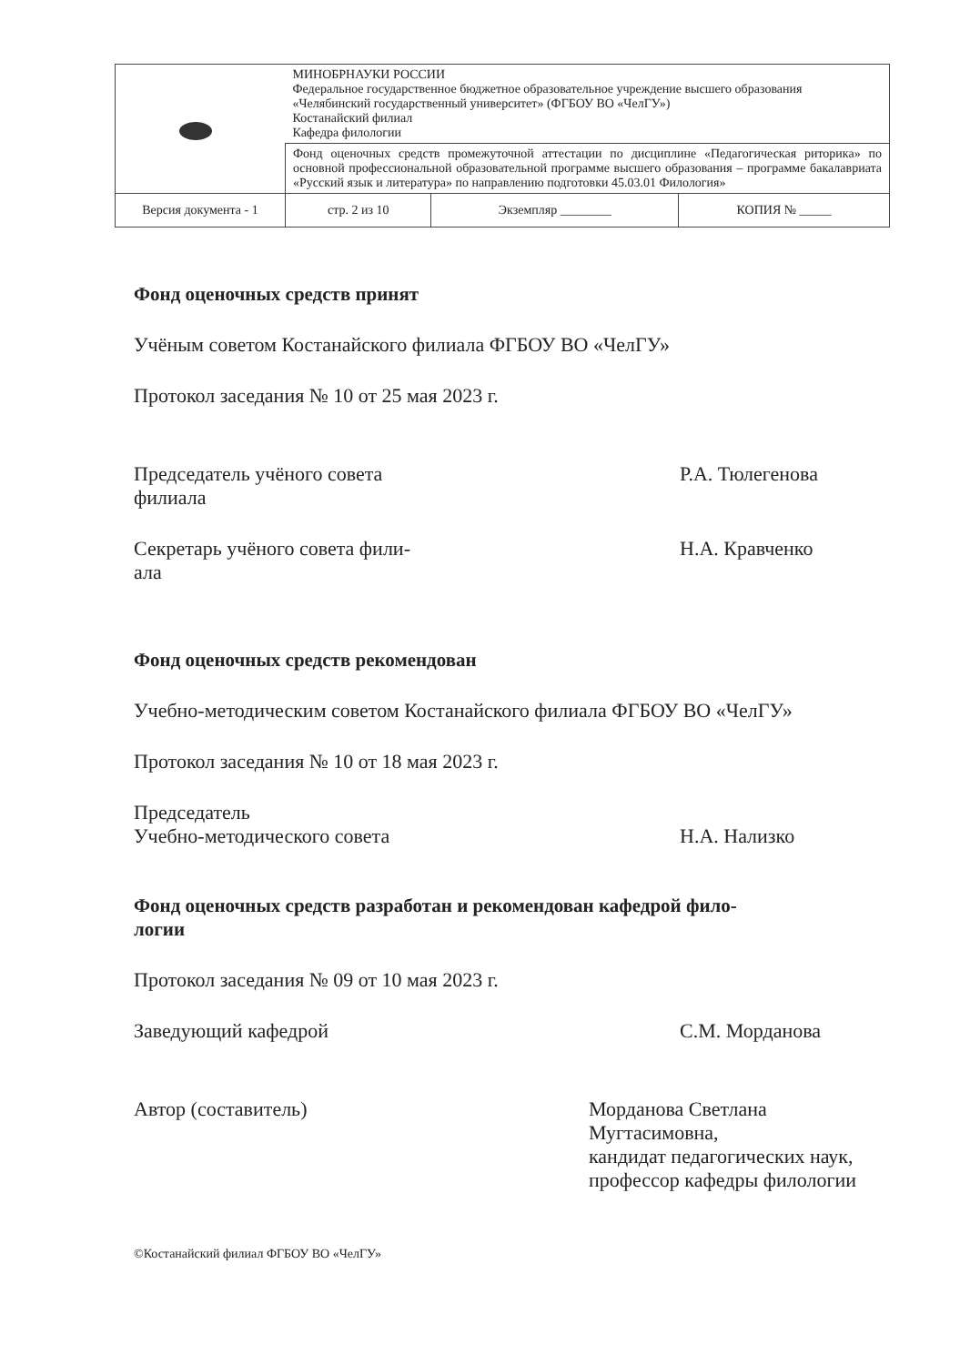| | МИНОБРНАУКИ РОССИИ Федеральное государственное бюджетное образовательное учреждение высшего образования «Челябинский государственный университет» (ФГБОУ ВО «ЧелГУ») Костанайский филиал Кафедра филологии | | |
| | Фонд оценочных средств промежуточной аттестации по дисциплине «Педагогическая риторика» по основной профессиональной образовательной программе высшего образования – программе бакалавриата «Русский язык и литература» по направлению подготовки 45.03.01 Филология» | | |
| Версия документа - 1 | стр. 2 из 10 | Экземпляр ________ | КОПИЯ № _____ |
Фонд оценочных средств принят
Учёным советом Костанайского филиала ФГБОУ ВО «ЧелГУ»
Протокол заседания № 10 от 25 мая 2023 г.
Председатель учёного совета
филиала
Р.А. Тюлегенова
Секретарь учёного совета фили-
ала
Н.А. Кравченко
Фонд оценочных средств рекомендован
Учебно-методическим советом Костанайского филиала ФГБОУ ВО «ЧелГУ»
Протокол заседания № 10 от 18 мая 2023 г.
Председатель
Учебно-методического совета
Н.А. Нализко
Фонд оценочных средств разработан и рекомендован кафедрой фило-
логии
Протокол заседания № 09 от 10 мая 2023 г.
Заведующий кафедрой С.М. Морданова
Автор (составитель) Морданова Светлана Мугтасимовна,
кандидат педагогических наук, профессор кафедры филологии
©Костанайский филиал ФГБОУ ВО «ЧелГУ»